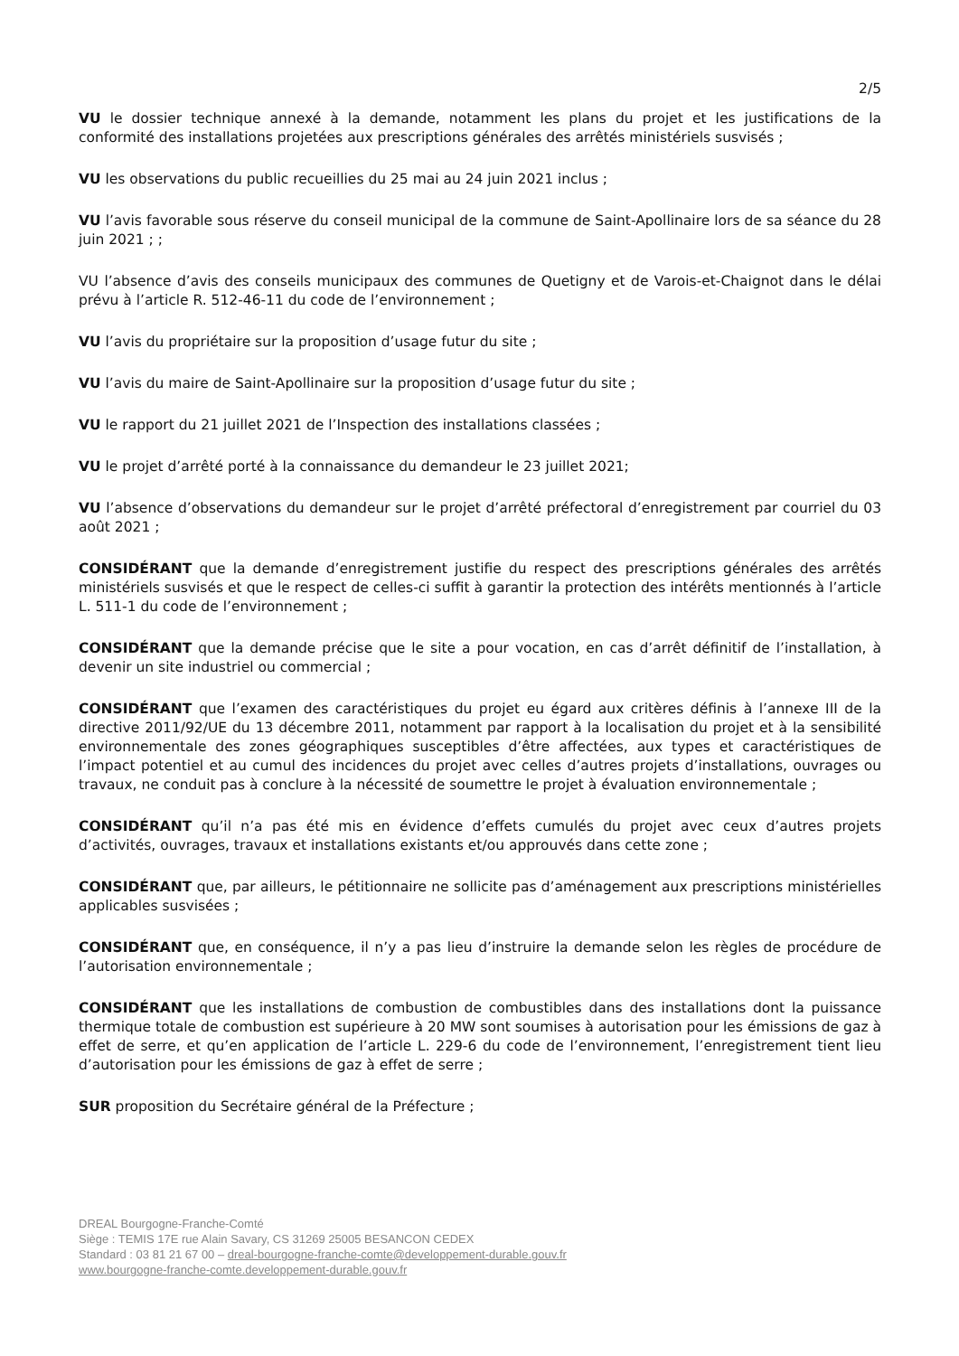2/5
VU le dossier technique annexé à la demande, notamment les plans du projet et les justifications de la conformité des installations projetées aux prescriptions générales des arrêtés ministériels susvisés ;
VU les observations du public recueillies du 25 mai au 24 juin 2021 inclus ;
VU l’avis favorable sous réserve du conseil municipal de la commune de Saint-Apollinaire lors de sa séance du 28 juin 2021 ; ;
VU l’absence d’avis des conseils municipaux des communes de Quetigny et de Varois-et-Chaignot dans le délai prévu à l’article R. 512-46-11 du code de l’environnement ;
VU l’avis du propriétaire sur la proposition d’usage futur du site ;
VU l’avis du maire de Saint-Apollinaire sur la proposition d’usage futur du site ;
VU le rapport du 21 juillet 2021 de l’Inspection des installations classées ;
VU le projet d’arrêté porté à la connaissance du demandeur le 23 juillet 2021;
VU l’absence d’observations du demandeur sur le projet d’arrêté préfectoral d’enregistrement par courriel du 03 août 2021 ;
CONSIDÉRANT que la demande d’enregistrement justifie du respect des prescriptions générales des arrêtés ministériels susvisés et que le respect de celles-ci suffit à garantir la protection des intérêts mentionnés à l’article L. 511-1 du code de l’environnement ;
CONSIDÉRANT que la demande précise que le site a pour vocation, en cas d’arrêt définitif de l’installation, à devenir un site industriel ou commercial ;
CONSIDÉRANT que l’examen des caractéristiques du projet eu égard aux critères définis à l’annexe III de la directive 2011/92/UE du 13 décembre 2011, notamment par rapport à la localisation du projet et à la sensibilité environnementale des zones géographiques susceptibles d’être affectées, aux types et caractéristiques de l’impact potentiel et au cumul des incidences du projet avec celles d’autres projets d’installations, ouvrages ou travaux, ne conduit pas à conclure à la nécessité de soumettre le projet à évaluation environnementale ;
CONSIDÉRANT qu’il n’a pas été mis en évidence d’effets cumulés du projet avec ceux d’autres projets d’activités, ouvrages, travaux et installations existants et/ou approuvés dans cette zone ;
CONSIDÉRANT que, par ailleurs, le pétitionnaire ne sollicite pas d’aménagement aux prescriptions ministérielles applicables susvisées ;
CONSIDÉRANT que, en conséquence, il n’y a pas lieu d’instruire la demande selon les règles de procédure de l’autorisation environnementale ;
CONSIDÉRANT que les installations de combustion de combustibles dans des installations dont la puissance thermique totale de combustion est supérieure à 20 MW sont soumises à autorisation pour les émissions de gaz à effet de serre, et qu’en application de l’article L. 229-6 du code de l’environnement, l’enregistrement tient lieu d’autorisation pour les émissions de gaz à effet de serre ;
SUR proposition du Secrétaire général de la Préfecture ;
DREAL Bourgogne-Franche-Comté
Siège : TEMIS 17E rue Alain Savary, CS 31269 25005 BESANCON CEDEX
Standard : 03 81 21 67 00 – dreal-bourgogne-franche-comte@developpement-durable.gouv.fr
www.bourgogne-franche-comte.developpement-durable.gouv.fr